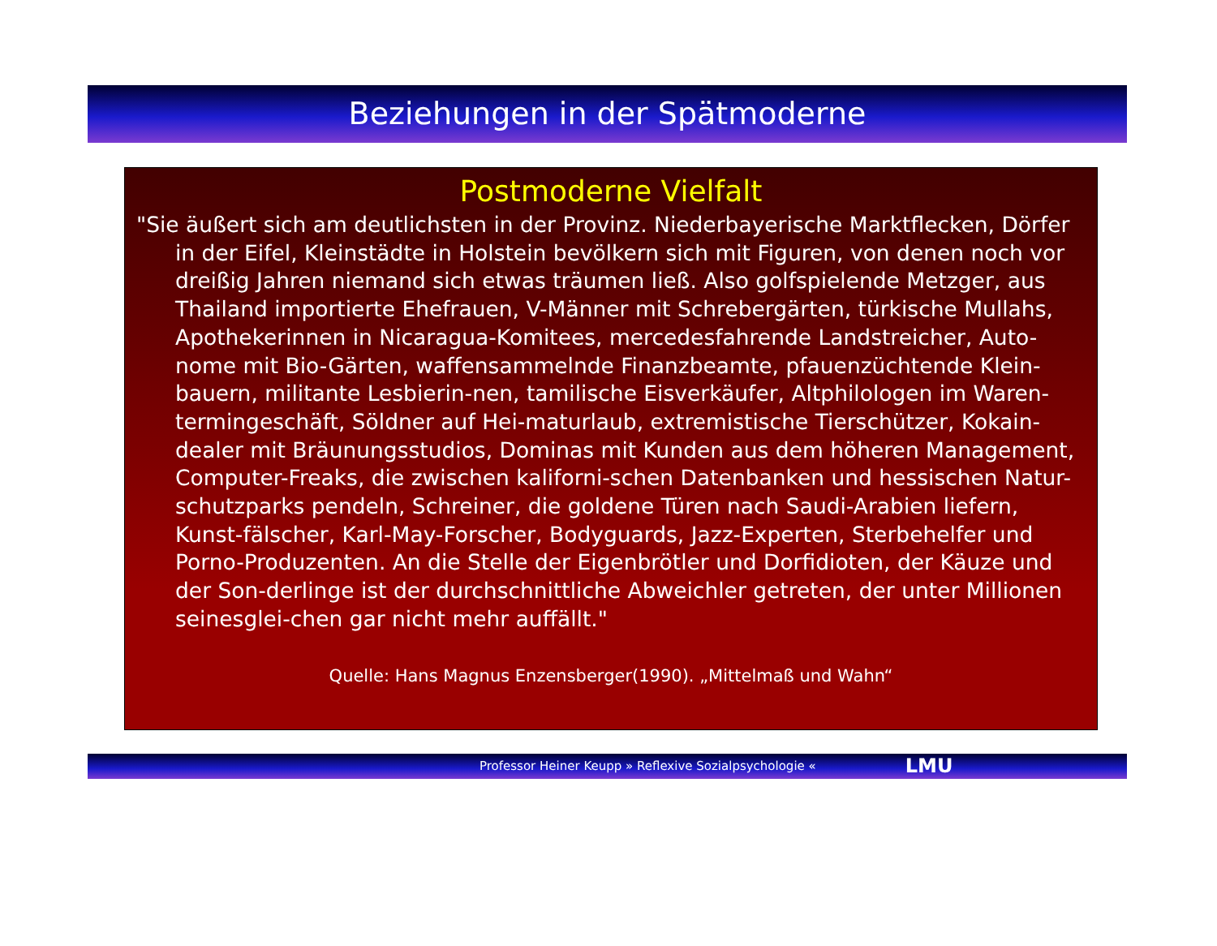Beziehungen in der Spätmoderne
Postmoderne Vielfalt
"Sie äußert sich am deutlichsten in der Provinz. Niederbayerische Marktflecken, Dörfer in der Eifel, Kleinstädte in Holstein bevölkern sich mit Figuren, von denen noch vor dreißig Jahren niemand sich etwas träumen ließ. Also golfspielende Metzger, aus Thailand importierte Ehefrauen, V-Männer mit Schrebergärten, türkische Mullahs, Apothekerinnen in Nicaragua-Komitees, mercedesfahrende Landstreicher, Auto-nome mit Bio-Gärten, waffensammelnde Finanzbeamte, pfauenzüchtende Klein-bauern, militante Lesbierin-nen, tamilische Eisverkäufer, Altphilologen im Waren-termingeschäft, Söldner auf Hei-maturlaub, extremistische Tierschützer, Kokain-dealer mit Bräunungsstudios, Dominas mit Kunden aus dem höheren Management, Computer-Freaks, die zwischen kaliforni-schen Datenbanken und hessischen Natur-schutzparks pendeln, Schreiner, die goldene Türen nach Saudi-Arabien liefern, Kunst-fälscher, Karl-May-Forscher, Bodyguards, Jazz-Experten, Sterbehelfer und Porno-Produzenten. An die Stelle der Eigenbrötler und Dorfidioten, der Käuze und der Son-derlinge ist der durchschnittliche Abweichler getreten, der unter Millionen seinesglei-chen gar nicht mehr auffällt."
Quelle: Hans Magnus Enzensberger(1990). „Mittelmaß und Wahn“
Professor Heiner Keupp » Reflexive Sozialpsychologie « LMU